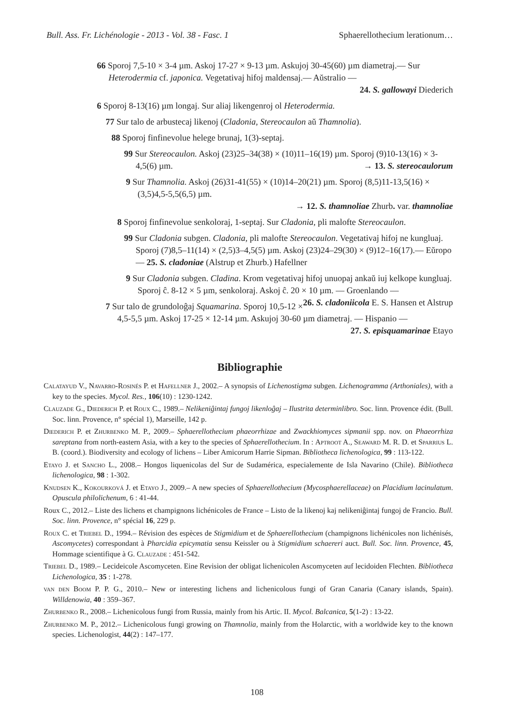Bull. Ass. Fr. Lichénologie - 2013 - Vol. 38 - Fasc. 1 Sphaerellothecium lerationum…
66 Sporoj 7,5-10 × 3-4 µm. Askoj 17-27 × 9-13 µm. Askujoj 30-45(60) µm diametraj.— Sur Heterodermia cf. japonica. Vegetativaj hifoj maldensaj.— Aŭstralio —
24. S. gallowayi Diederich
6 Sporoj 8-13(16) µm longaj. Sur aliaj likengenroj ol Heterodermia.
77 Sur talo de arbustecaj likenoj (Cladonia, Stereocaulon aŭ Thamnolia).
88 Sporoj finfinevolue helege brunaj, 1(3)-septaj.
99 Sur Stereocaulon. Askoj (23)25–34(38) × (10)11–16(19) µm. Sporoj (9)10-13(16) × 3-4,5(6) µm. → 13. S. stereocaulorum
9 Sur Thamnolia. Askoj (26)31-41(55) × (10)14–20(21) µm. Sporoj (8,5)11-13,5(16) × (3,5)4,5-5,5(6,5) µm.
→ 12. S. thamnoliae Zhurb. var. thamnoliae
8 Sporoj finfinevolue senkoloraj, 1-septaj. Sur Cladonia, pli malofte Stereocaulon.
99 Sur Cladonia subgen. Cladonia, pli malofte Stereocaulon. Vegetativaj hifoj ne kungluaj. Sporoj (7)8,5–11(14) × (2,5)3–4,5(5) µm. Askoj (23)24–29(30) × (9)12–16(17).— Eŭropo — 25. S. cladoniae (Alstrup et Zhurb.) Hafellner
9 Sur Cladonia subgen. Cladina. Krom vegetativaj hifoj unuopaj ankaŭ iuj kelkope kungluaj. Sporoj ĉ. 8-12 × 5 µm, senkoloraj. Askoj ĉ. 20 × 10 µm. — Groenlando — 26. S. cladoniicola E. S. Hansen et Alstrup
7 Sur talo de grundoloĝaj Squamarina. Sporoj 10,5-12 × 4,5-5,5 µm. Askoj 17-25 × 12-14 µm. Askujoj 30-60 µm diametraj. — Hispanio —
27. S. episquamarinae Etayo
Bibliographie
Calatayud V., Navarro-Rosinés P. et Hafellner J., 2002.– A synopsis of Lichenostigma subgen. Lichenogramma (Arthoniales), with a key to the species. Mycol. Res., 106(10) : 1230-1242.
Clauzade G., Diederich P. et Roux C., 1989.– Nelikeniĝintaj fungoj likenloĝaj – Ilustrita determinlibro. Soc. linn. Provence édit. (Bull. Soc. linn. Provence, n° spécial 1), Marseille, 142 p.
Diederich P. et Zhurbenko M. P., 2009.– Sphaerellothecium phaeorrhizae and Zwackhiomyces sipmanii spp. nov. on Phaeorrhiza sareptana from north-eastern Asia, with a key to the species of Sphaerellothecium. In : Aptroot A., Seaward M. R. D. et Sparrius L. B. (coord.). Biodiversity and ecology of lichens – Liber Amicorum Harrie Sipman. Bibliotheca lichenologica, 99 : 113-122.
Etayo J. et Sancho L., 2008.– Hongos liquenicolas del Sur de Sudamérica, especialemente de Isla Navarino (Chile). Bibliotheca lichenologica, 98 : 1-302.
Knudsen K., Kokourková J. et Etayo J., 2009.– A new species of Sphaerellothecium (Mycosphaerellaceae) on Placidium lacinulatum. Opuscula philolichenum, 6 : 41-44.
Roux C., 2012.– Liste des lichens et champignons lichénicoles de France – Listo de la likenoj kaj nelikeniĝintaj fungoj de Francio. Bull. Soc. linn. Provence, n° spécial 16, 229 p.
Roux C. et Triebel D., 1994.– Révision des espèces de Stigmidium et de Sphaerellothecium (champignons lichénicoles non lichénisés, Ascomycetes) correspondant à Pharcidia epicymatia sensu Keissler ou à Stigmidium schaereri auct. Bull. Soc. linn. Provence, 45, Hommage scientifique à G. Clauzade : 451-542.
Triebel D., 1989.– Lecideicole Ascomyceten. Eine Revision der obligat lichenicolen Ascomyceten auf lecidoiden Flechten. Bibliotheca Lichenologica, 35 : 1-278.
van den Boom P. P. G., 2010.– New or interesting lichens and lichenicolous fungi of Gran Canaria (Canary islands, Spain). Willdenowia, 40 : 359–367.
Zhurbenko R., 2008.– Lichenicolous fungi from Russia, mainly from his Artic. II. Mycol. Balcanica, 5(1-2) : 13-22.
Zhurbenko M. P., 2012.– Lichenicolous fungi growing on Thamnolia, mainly from the Holarctic, with a worldwide key to the known species. Lichenologist, 44(2) : 147–177.
108